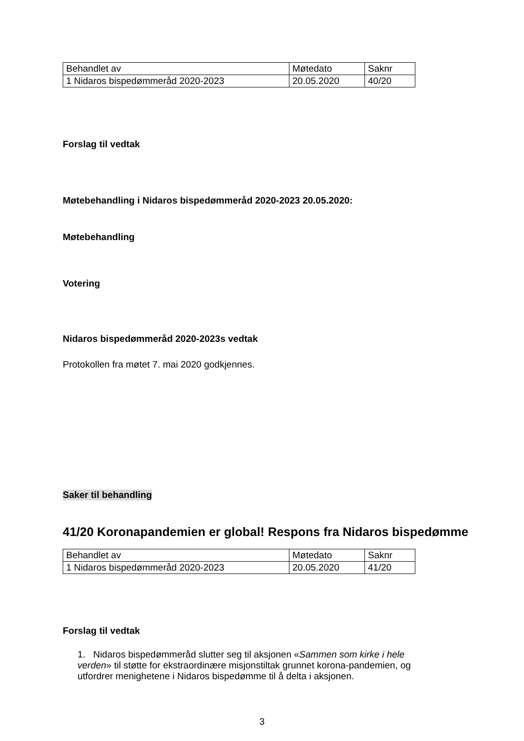| Behandlet av | Møtedato | Saknr |
| 1 Nidaros bispedømmeråd 2020-2023 | 20.05.2020 | 40/20 |
Forslag til vedtak
Møtebehandling i Nidaros bispedømmeråd 2020-2023 20.05.2020:
Møtebehandling
Votering
Nidaros bispedømmeråd 2020-2023s vedtak
Protokollen fra møtet 7. mai 2020 godkjennes.
Saker til behandling
41/20 Koronapandemien er global! Respons fra Nidaros bispedømme
| Behandlet av | Møtedato | Saknr |
| 1 Nidaros bispedømmeråd 2020-2023 | 20.05.2020 | 41/20 |
Forslag til vedtak
1. Nidaros bispedømmeråd slutter seg til aksjonen «Sammen som kirke i hele verden» til støtte for ekstraordinære misjonstiltak grunnet korona-pandemien, og utfordrer menighetene i Nidaros bispedømme til å delta i aksjonen.
3